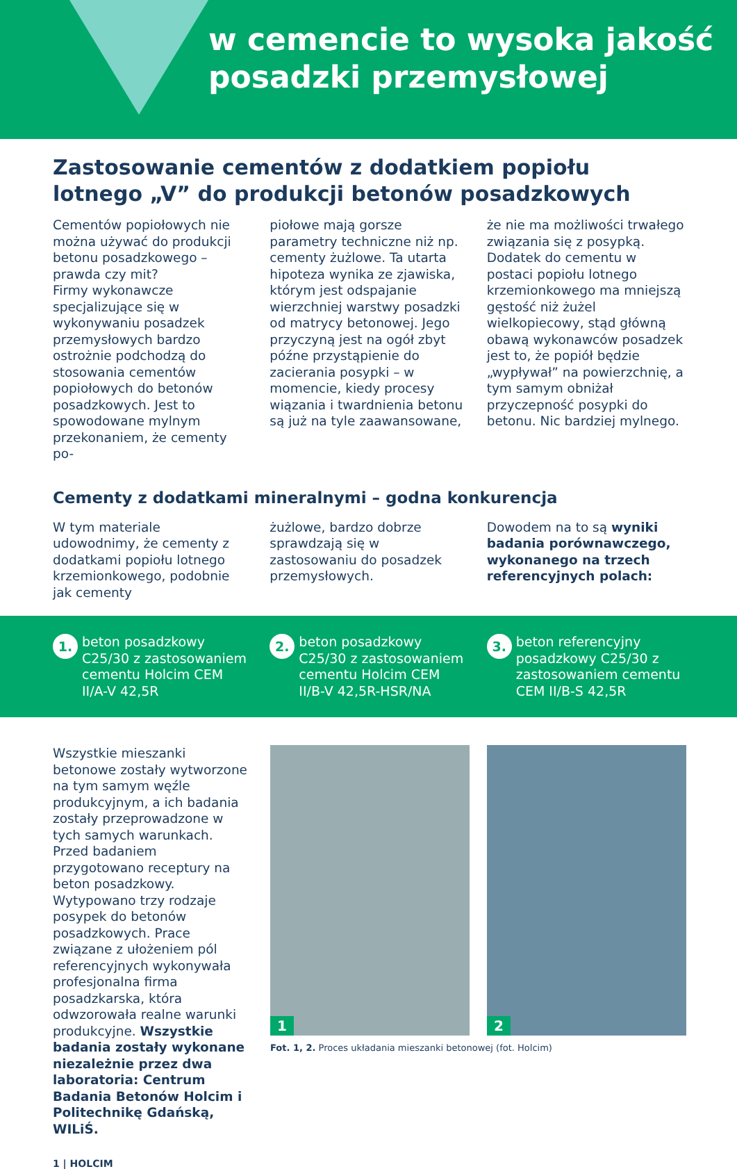w cemencie to wysoka jakość
posadzki przemysłowej
Zastosowanie cementów z dodatkiem popiołu lotnego „V” do produkcji betonów posadzkowych
Cementów popiołowych nie można używać do produkcji betonu posadzkowego – prawda czy mit?
Firmy wykonawcze specjalizujące się w wykonywaniu posadzek przemysłowych bardzo ostrożnie podchodzą do stosowania cementów popiołowych do betonów posadzkowych. Jest to spowodowane mylnym przekonaniem, że cementy po-
piołowe mają gorsze parametry techniczne niż np. cementy żużlowe. Ta utarta hipoteza wynika ze zjawiska, którym jest odspajanie wierzchniej warstwy posadzki od matrycy betonowej. Jego przyczyną jest na ogół zbyt późne przystąpienie do zacierania posypki – w momencie, kiedy procesy wiązania i twardnienia betonu są już na tyle zaawansowane,
że nie ma możliwości trwałego związania się z posypką. Dodatek do cementu w postaci popiołu lotnego krzemionkowego ma mniejszą gęstość niż żużel wielkopiecowy, stąd główną obawą wykonawców posadzek jest to, że popiół będzie „wypływał” na powierzchnię, a tym samym obniżał przyczepność posypki do betonu. Nic bardziej mylnego.
Cementy z dodatkami mineralnymi – godna konkurencja
W tym materiale udowodnimy, że cementy z dodatkami popiołu lotnego krzemionkowego, podobnie jak cementy
żużlowe, bardzo dobrze sprawdzają się w zastosowaniu do posadzek przemysłowych.
Dowodem na to są wyniki badania porównawczego, wykonanego na trzech referencyjnych polach:
1. beton posadzkowy C25/30 z zastosowaniem cementu Holcim CEM II/A-V 42,5R
2. beton posadzkowy C25/30 z zastosowaniem cementu Holcim CEM II/B-V 42,5R-HSR/NA
3. beton referencyjny posadzkowy C25/30 z zastosowaniem cementu CEM II/B-S 42,5R
Wszystkie mieszanki betonowe zostały wytworzone na tym samym węźle produkcyjnym, a ich badania zostały przeprowadzone w tych samych warunkach. Przed badaniem przygotowano receptury na beton posadzkowy. Wytypowano trzy rodzaje posypek do betonów posadzkowych. Prace związane z ułożeniem pól referencyjnych wykonywała profesjonalna firma posadzkarska, która odwzorowała realne warunki produkcyjne. Wszystkie badania zostały wykonane niezależnie przez dwa laboratoria: Centrum Badania Betonów Holcim i Politechnikę Gdańską, WILiŚ.
1
2
Fot. 1, 2. Proces układania mieszanki betonowej (fot. Holcim)
1 | HOLCIM